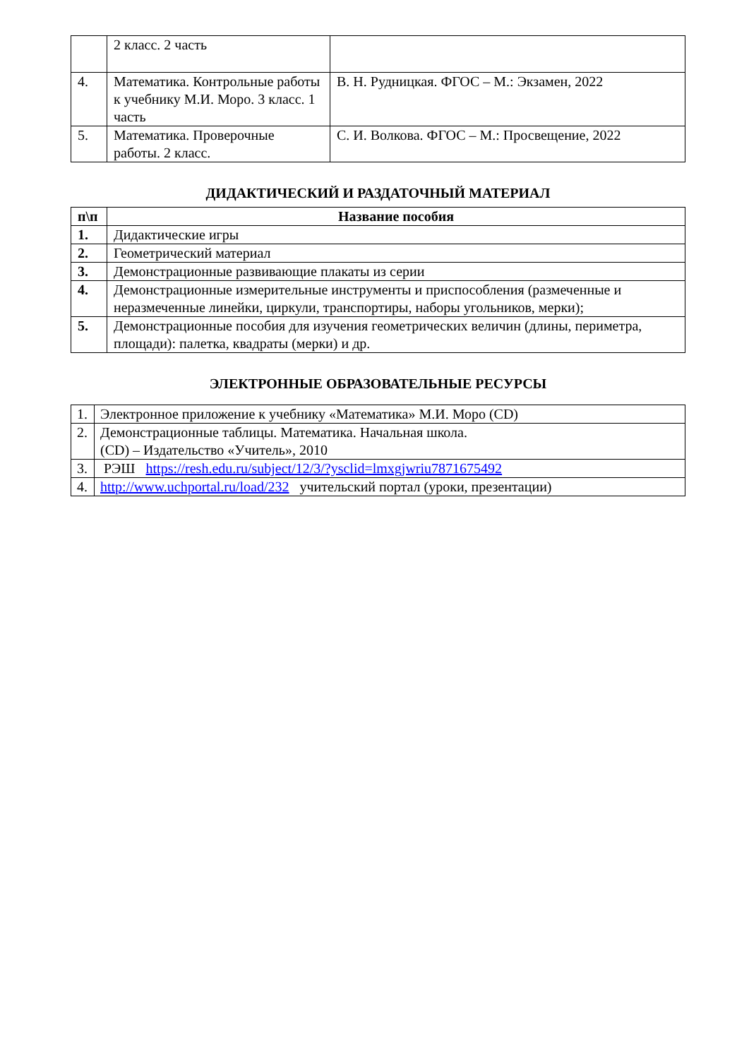| | 2 класс. 2 часть | |
| 4. | Математика. Контрольные работы к учебнику М.И. Моро. 3 класс. 1 часть | В. Н. Рудницкая. ФГОС – М.: Экзамен, 2022 |
| 5. | Математика. Проверочные работы. 2 класс. | С. И. Волкова. ФГОС – М.: Просвещение, 2022 |
ДИДАКТИЧЕСКИЙ И РАЗДАТОЧНЫЙ МАТЕРИАЛ
| п\п | Название пособия |
| --- | --- |
| 1. | Дидактические игры |
| 2. | Геометрический материал |
| 3. | Демонстрационные развивающие плакаты из серии |
| 4. | Демонстрационные измерительные инструменты и приспособления (размеченные и неразмеченные линейки, циркули, транспортиры, наборы угольников, мерки); |
| 5. | Демонстрационные пособия для изучения геометрических величин (длины, периметра, площади): палетка, квадраты (мерки) и др. |
ЭЛЕКТРОННЫЕ ОБРАЗОВАТЕЛЬНЫЕ РЕСУРСЫ
| 1. | Электронное приложение к учебнику «Математика» М.И. Моро (CD) |
| 2. | Демонстрационные таблицы. Математика. Начальная школа. (CD) – Издательство «Учитель», 2010 |
| 3. | РЭШ https://resh.edu.ru/subject/12/3/?ysclid=lmxgjwriu7871675492 |
| 4. | http://www.uchportal.ru/load/232 учительский портал (уроки, презентации) |